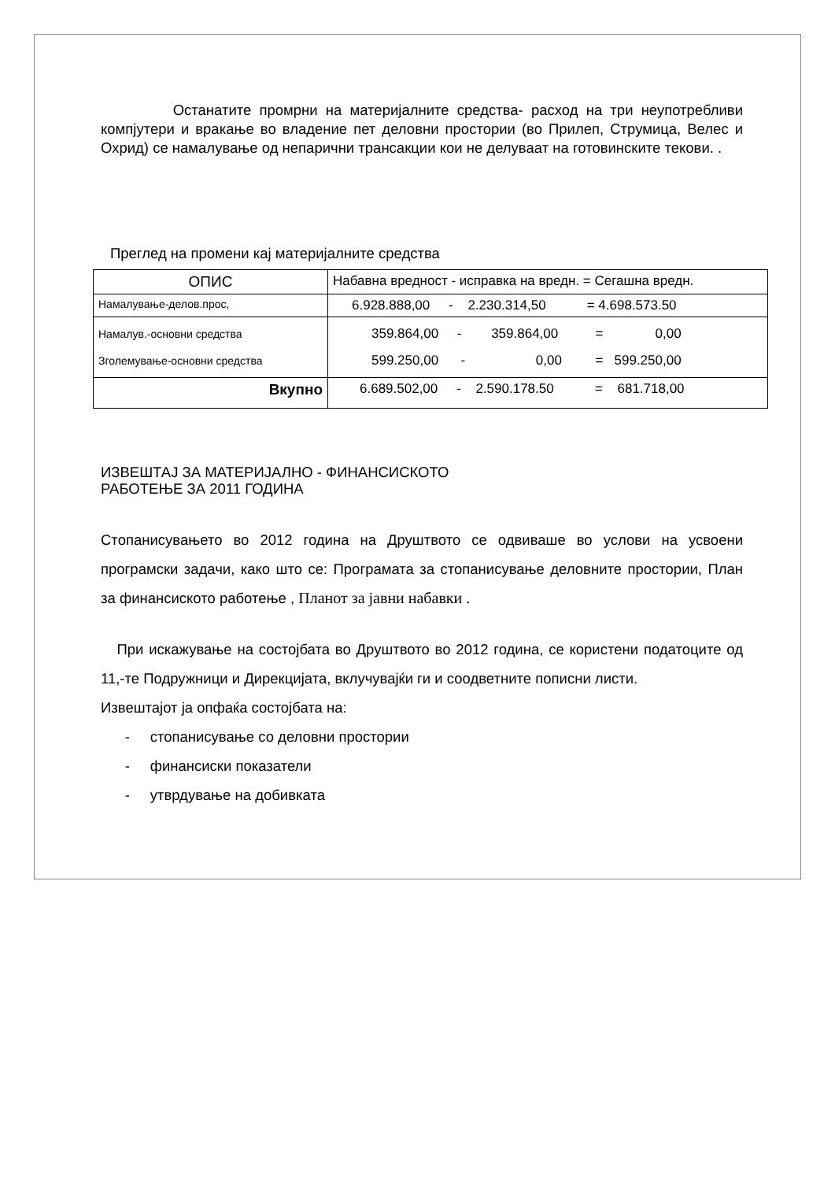Останатите промрни на материјалните средства- расход на три неупотребливи компјутери и вракање во владение пет деловни простории (во Прилеп, Струмица, Велес и Охрид) се намалување од непарични трансакции кои не делуваат на готовинските текови. .
Преглед на промени кај материјалните средства
| ОПИС | Набавна вредност - исправка на вредн. = Сегашна вредн. |
| Намалување-делов.прос, | 6.928.888,00 - 2.230.314,50 = 4.698.573.50 |
| Намалув.-основни средства Зголемување-основни средства | 359.864,00 - 359.864,00 = 0,00 599.250,00 - 0,00 = 599.250,00 |
| Вкупно | 6.689.502,00 - 2.590.178.50 = 681.718,00 |
ИЗВЕШТАЈ ЗА МАТЕРИЈАЛНО - ФИНАНСИСКОТО
РАБОТЕЊЕ ЗА 2011 ГОДИНА
Стопанисувањето во 2012 година на Друштвото се одвиваше во услови на усвоени програмски задачи, како што се: Програмата за стопанисување деловните простории, План за финансиското работење , Планот за јавни набавки .
При искажување на состојбата во Друштвото во 2012 година, се користени податоците од 11,-те Подружници и Дирекцијата, вклучувајќи ги и соодветните пописни листи.
Извештајот ја опфаќа состојбата на:
- стопанисување со деловни простории
- финансиски показатели
- утврдување на добивката